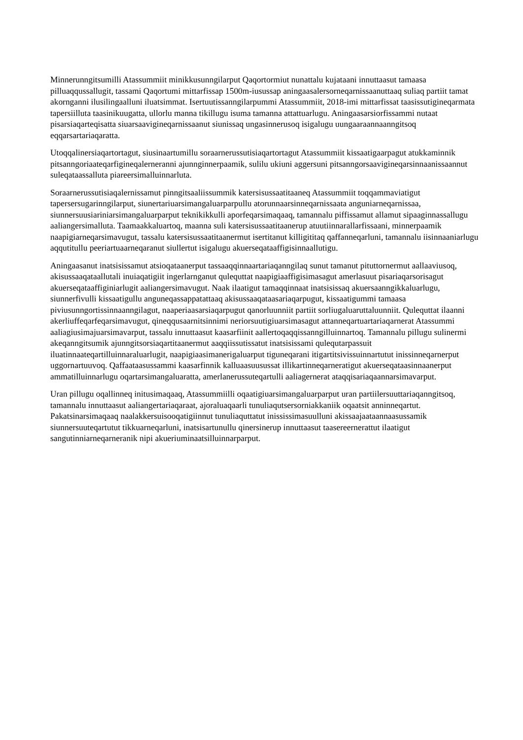Minnerunngitsumilli Atassummiit minikkusunngilarput Qaqortormiut nunattalu kujataani innuttaasut tamaasa pilluaqqussallugit, tassami Qaqortumi mittarfissap 1500m-iusussap aningaasalersorneqarnissaanuttaaq suliaq partiit tamat akornganni ilusilingaalluni iluatsimmat. Isertuutissanngilarpummi Atassummiit, 2018-imi mittarfissat taasissutigineqarmata tapersiilluta taasinikuugatta, ullorlu manna tikillugu isuma tamanna attattuarlugu. Aningaasarsiorfissammi nutaat pisarsiaqarteqisatta siuarsaavigineqarnissaanut siunissaq ungasinnerusoq isigalugu uungaaraannaanngitsoq eqqarsartariaqaratta.
Utoqqalinersiaqartortagut, siusinaartumillu soraarnerussutisiaqartortagut Atassummiit kissaatigaarpagut atukkaminnik pitsanngoriaateqarfigineqalerneranni ajunnginnerpaamik, sulilu ukiuni aggersuni pitsanngorsaavigineqarsinnaanissaannut suleqataassalluta piareersimalluinnarluta.
Soraarnerussutisiaqalernissamut pinngitsaaliissummik katersisussaatitaaneq Atassummiit toqqammaviatigut tapersersugarinngilarput, siunertariuarsimangaluarparpullu atorunnaarsinneqarnissaata anguniarneqarnissaa, siunnersuusiariniarsimangaluarparput teknikikkulli aporfeqarsimaqaaq, tamannalu piffissamut allamut sipaaginnassallugu aaliangersimalluta. Taamaakkaluartoq, maanna suli katersisussaatitaanerup atuutiinnarallarfissaani, minnerpaamik naapigiarneqarsimavugut, tassalu katersisussaatitaanermut isertitanut killigititaq qaffanneqarluni, tamannalu iisinnaaniarlugu aqqutitullu peeriartuaarneqaranut siullertut isigalugu akuerseqataaffigisinnaallutigu.
Aningaasanut inatsisissamut atsioqataanerput tassaaqqinnaartariaqanngilaq sunut tamanut pituttornermut aallaaviusoq, akisussaaqataallutali inuiaqatigiit ingerlarnganut qulequttat naapigiaaffigisimasagut amerlasuut pisariaqarsorisagut akuerseqataaffiginiarlugit aaliangersimavugut. Naak ilaatigut tamaqqinnaat inatsisissaq akuersaanngikkaluarlugu, siunnerfivulli kissaatigullu anguneqassappatattaaq akisussaaqataasariaqarpugut, kissaatigummi tamaasa piviusunngortissinnaanngilagut, naaperiaasarsiaqarpugut qanorluunniit partiit sorliugaluaruttaluunniit. Qulequttat ilaanni akerliuffeqarfeqarsimavugut, qineqqusaarnitsinnimi neriorsuutigiuarsimasagut attanneqartuartariaqarnerat Atassummi aaliagiusimajuarsimavarput, tassalu innuttaasut kaasarfiinit aallertoqaqqissanngilluinnartoq. Tamannalu pillugu sulinermi akeqanngitsumik ajunngitsorsiaqartitaanermut aaqqiissutissatut inatsisissami qulequtarpassuit iluatinnaateqartilluinnaraluarlugit, naapigiaasimanerigaluarput tiguneqarani itigartitsivissuinnartutut inissinneqarnerput uggornartuuvoq. Qaffaataasussammi kaasarfinnik kalluaasuusussat illikartinneqarneratigut akuerseqataasinnaanerput ammatilluinnarlugu oqartarsimangaluaratta, amerlanerussuteqartulli aaliagernerat ataqqisariaqaannarsimavarput.
Uran pillugu oqallinneq initusimaqaaq, Atassummiilli oqaatigiuarsimangaluarparput uran partiilersuuttariaqanngitsoq, tamannalu innuttaasut aaliangertariaqaraat, ajoraluaqaarli tunuliaqutsersorniakkaniik oqaatsit anninneqartut. Pakatsinarsimaqaaq naalakkersuisooqatigiinnut tunuliaquttatut inississimasuulluni akissaajaataannaasussamik siunnersuuteqartutut tikkuarneqarluni, inatsisartunullu qinersinerup innuttaasut taasereernerattut ilaatigut sangutinniarneqarneranik nipi akueriuminaatsilluinnarparput.